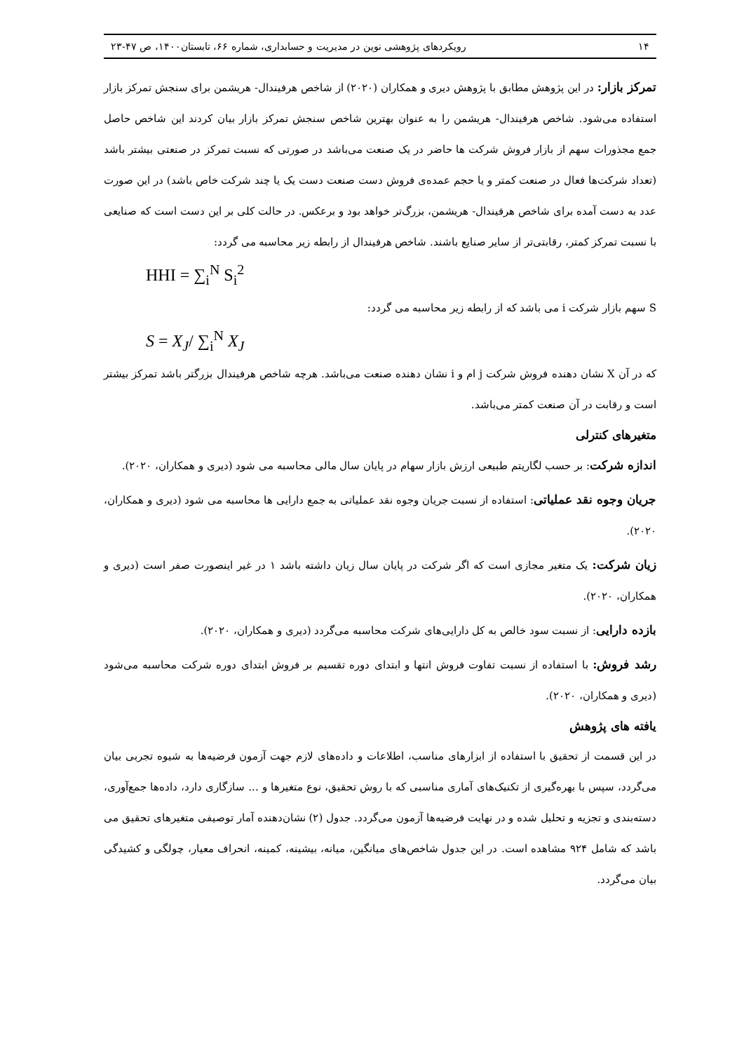۱۴ رویکردهای پژوهشی نوین در مدیریت و حسابداری، شماره ۶۶، تابستان۱۴۰۰، ص ۴۷-۲۳
تمرکز بازار: در این پژوهش مطابق با پژوهش دیری و همکاران (۲۰۲۰) از شاخص هرفیندال- هریشمن برای سنجش تمرکز بازار استفاده می‌شود. شاخص هرفیندال- هریشمن را به عنوان بهترین شاخص سنجش تمرکز بازار بیان کردند این شاخص حاصل جمع مجذورات سهم از بازار فروش شرکت ها حاضر در یک صنعت می‌باشد در صورتی که نسبت تمرکز در صنعتی بیشتر باشد (تعداد شرکت‌ها فعال در صنعت کمتر و یا حجم عمده‌ی فروش دست صنعت دست یک یا چند شرکت خاص باشد) در این صورت عدد به دست آمده برای شاخص هرفیندال- هریشمن، بزرگ‌تر خواهد بود و برعکس. در حالت کلی بر این دست است که صنایعی با نسبت تمرکز کمتر، رقابتی‌تر از سایر صنایع باشند. شاخص هرفیندال از رابطه زیر محاسبه می گردد:
HHI = ∑<sub>i</sub><sup>N</sup> S<sub>i</sub><sup>2</sup>
S سهم بازار شرکت i می باشد که از رابطه زیر محاسبه می گردد:
S = X<sub>J</sub>/ ∑<sub>i</sub><sup>N</sup> X<sub>J</sub>
که در آن X نشان دهنده فروش شرکت j ام و i نشان دهنده صنعت می‌باشد. هرچه شاخص هرفیندال بزرگتر باشد تمرکز بیشتر است و رقابت در آن صنعت کمتر می‌باشد.
متغیرهای کنترلی
اندازه شرکت: بر حسب لگاریتم طبیعی ارزش بازار سهام در پایان سال مالی محاسبه می شود (دیری و همکاران، ۲۰۲۰).
جریان وجوه نقد عملیاتی: استفاده از نسبت جریان وجوه نقد عملیاتی به جمع دارایی ها محاسبه می شود (دیری و همکاران، ۲۰۲۰).
زیان شرکت: یک متغیر مجازی است که اگر شرکت در پایان سال زیان داشته باشد ۱ در غیر اینصورت صفر است (دیری و همکاران، ۲۰۲۰).
بازده دارایی: از نسبت سود خالص به کل دارایی‌های شرکت محاسبه می‌گردد (دیری و همکاران، ۲۰۲۰).
رشد فروش: با استفاده از نسبت تفاوت فروش انتها و ابتدای دوره تقسیم بر فروش ابتدای دوره شرکت محاسبه می‌شود (دیری و همکاران، ۲۰۲۰).
یافته های پژوهش
در این قسمت از تحقیق با استفاده از ابزارهای مناسب، اطلاعات و داده‌های لازم جهت آزمون فرضیه‌ها به شیوه تجربی بیان می‌گردد، سپس با بهره‌گیری از تکنیک‌های آماری مناسبی که با روش تحقیق، نوع متغیرها و ... سازگاری دارد، داده‌ها جمع‌آوری، دسته‌بندی و تجزیه و تحلیل شده و در نهایت فرضیه‌ها آزمون می‌گردد. جدول (۲) نشان‌دهنده آمار توصیفی متغیرهای تحقیق می باشد که شامل ۹۲۴ مشاهده است. در این جدول شاخص‌های میانگین، میانه، بیشینه، کمینه، انحراف معیار، چولگی و کشیدگی بیان می‌گردد.